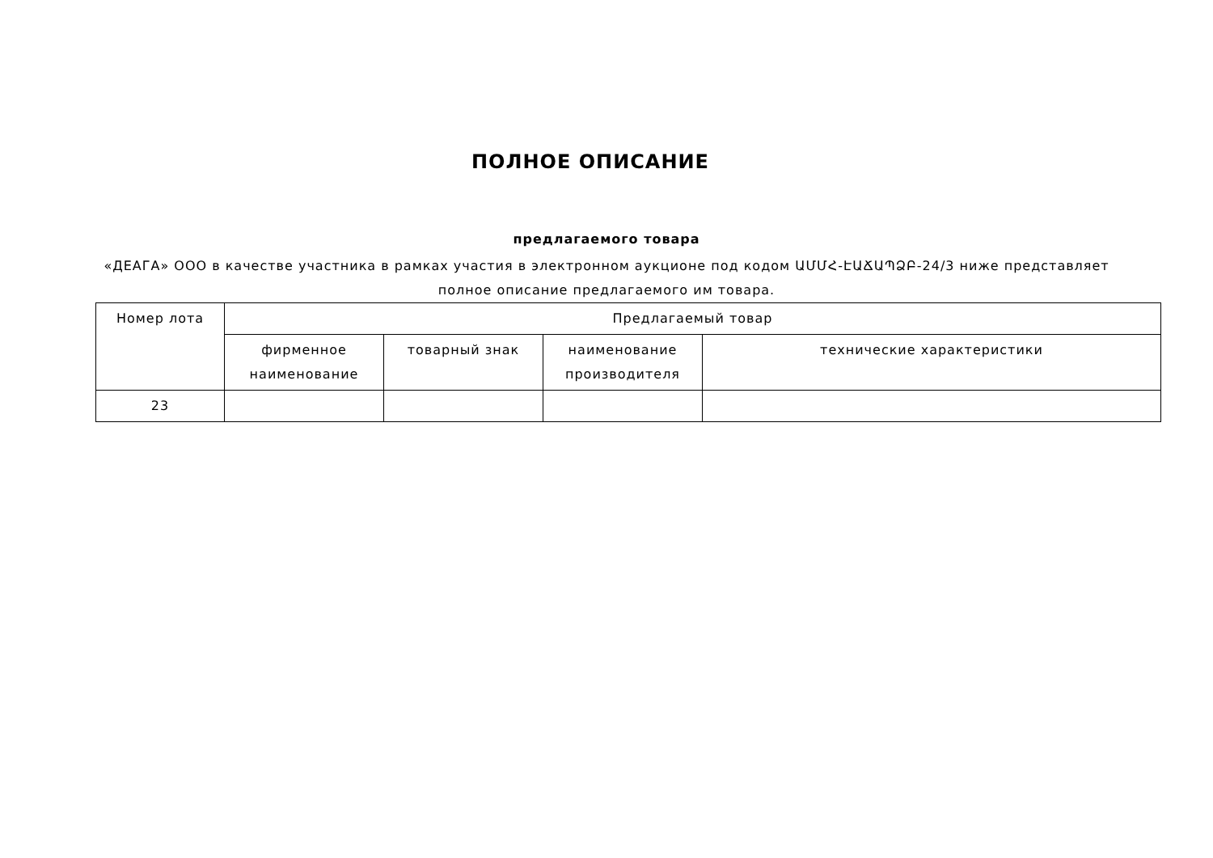ПОЛНОЕ ОПИСАНИЕ
предлагаемого товара
«ДЕАГА» ООО в качестве участника в рамках участия в электронном аукционе под кодом ԱՄՄՀ-ԷԱՃԱՊՁԲ-24/3 ниже представляет полное описание предлагаемого им товара.
| Номер лота | Предлагаемый товар | | | |
| --- | --- | --- | --- | --- |
| | фирменное наименование | товарный знак | наименование производителя | технические характеристики |
| 23 | | | | |